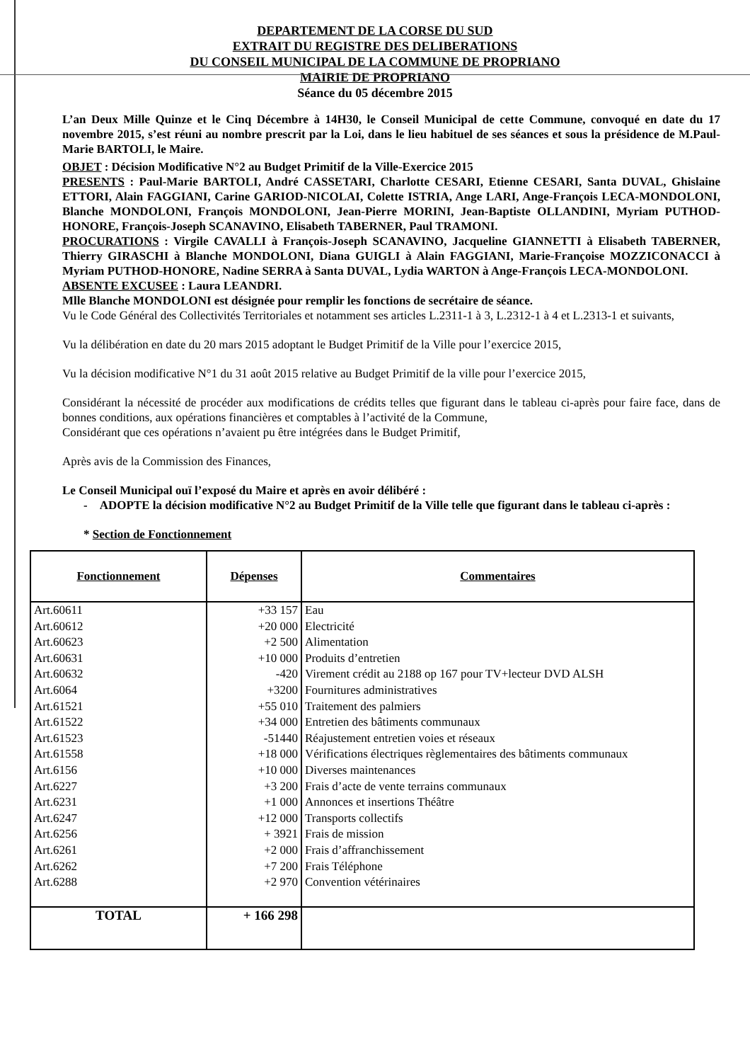DEPARTEMENT DE LA CORSE DU SUD
EXTRAIT DU REGISTRE DES DELIBERATIONS
DU CONSEIL MUNICIPAL DE LA COMMUNE DE PROPRIANO
MAIRIE DE PROPRIANO
Séance du 05 décembre 2015
L’an Deux Mille Quinze et le Cinq Décembre à 14H30, le Conseil Municipal de cette Commune, convoqué en date du 17 novembre 2015, s’est réuni au nombre prescrit par la Loi, dans le lieu habituel de ses séances et sous la présidence de M.Paul-Marie BARTOLI, le Maire.
OBJET : Décision Modificative N°2 au Budget Primitif de la Ville-Exercice 2015
PRESENTS : Paul-Marie BARTOLI, André CASSETARI, Charlotte CESARI, Etienne CESARI, Santa DUVAL, Ghislaine ETTORI, Alain FAGGIANI, Carine GARIOD-NICOLAI, Colette ISTRIA, Ange LARI, Ange-François LECA-MONDOLONI, Blanche MONDOLONI, François MONDOLONI, Jean-Pierre MORINI, Jean-Baptiste OLLANDINI, Myriam PUTHOD-HONORE, François-Joseph SCANAVINO, Elisabeth TABERNER, Paul TRAMONI.
PROCURATIONS : Virgile CAVALLI à François-Joseph SCANAVINO, Jacqueline GIANNETTI à Elisabeth TABERNER, Thierry GIRASCHI à Blanche MONDOLONI, Diana GUIGLI à Alain FAGGIANI, Marie-Françoise MOZZICONACCI à Myriam PUTHOD-HONORE, Nadine SERRA à Santa DUVAL, Lydia WARTON à Ange-François LECA-MONDOLONI.
ABSENTE EXCUSEE : Laura LEANDRI.
Mlle Blanche MONDOLONI est désignée pour remplir les fonctions de secrétaire de séance.
Vu le Code Général des Collectivités Territoriales et notamment ses articles L.2311-1 à 3, L.2312-1 à 4 et L.2313-1 et suivants,
Vu la délibération en date du 20 mars 2015 adoptant le Budget Primitif de la Ville pour l’exercice 2015,
Vu la décision modificative N°1 du 31 août 2015 relative au Budget Primitif de la ville pour l’exercice 2015,
Considérant la nécessité de procéder aux modifications de crédits telles que figurant dans le tableau ci-après pour faire face, dans de bonnes conditions, aux opérations financières et comptables à l’activité de la Commune,
Considérant que ces opérations n’avaient pu être intégrées dans le Budget Primitif,
Après avis de la Commission des Finances,
Le Conseil Municipal ouï l’exposé du Maire et après en avoir délibéré :
- ADOPTE la décision modificative N°2 au Budget Primitif de la Ville telle que figurant dans le tableau ci-après :
* Section de Fonctionnement
| Fonctionnement | Dépenses | Commentaires |
| --- | --- | --- |
| Art.60611 | +33 157 | Eau |
| Art.60612 | +20 000 | Electricité |
| Art.60623 | +2 500 | Alimentation |
| Art.60631 | +10 000 | Produits d’entretien |
| Art.60632 | -420 | Virement crédit au 2188 op 167 pour TV+lecteur DVD ALSH |
| Art.6064 | +3200 | Fournitures administratives |
| Art.61521 | +55 010 | Traitement des palmiers |
| Art.61522 | +34 000 | Entretien des bâtiments communaux |
| Art.61523 | -51440 | Réajustement entretien voies et réseaux |
| Art.61558 | +18 000 | Vérifications électriques règlementaires des bâtiments communaux |
| Art.6156 | +10 000 | Diverses maintenances |
| Art.6227 | +3 200 | Frais d’acte de vente terrains communaux |
| Art.6231 | +1 000 | Annonces et insertions Théâtre |
| Art.6247 | +12 000 | Transports collectifs |
| Art.6256 | + 3921 | Frais de mission |
| Art.6261 | +2 000 | Frais d’affranchissement |
| Art.6262 | +7 200 | Frais Téléphone |
| Art.6288 | +2 970 | Convention vétérinaires |
| TOTAL | + 166 298 | |